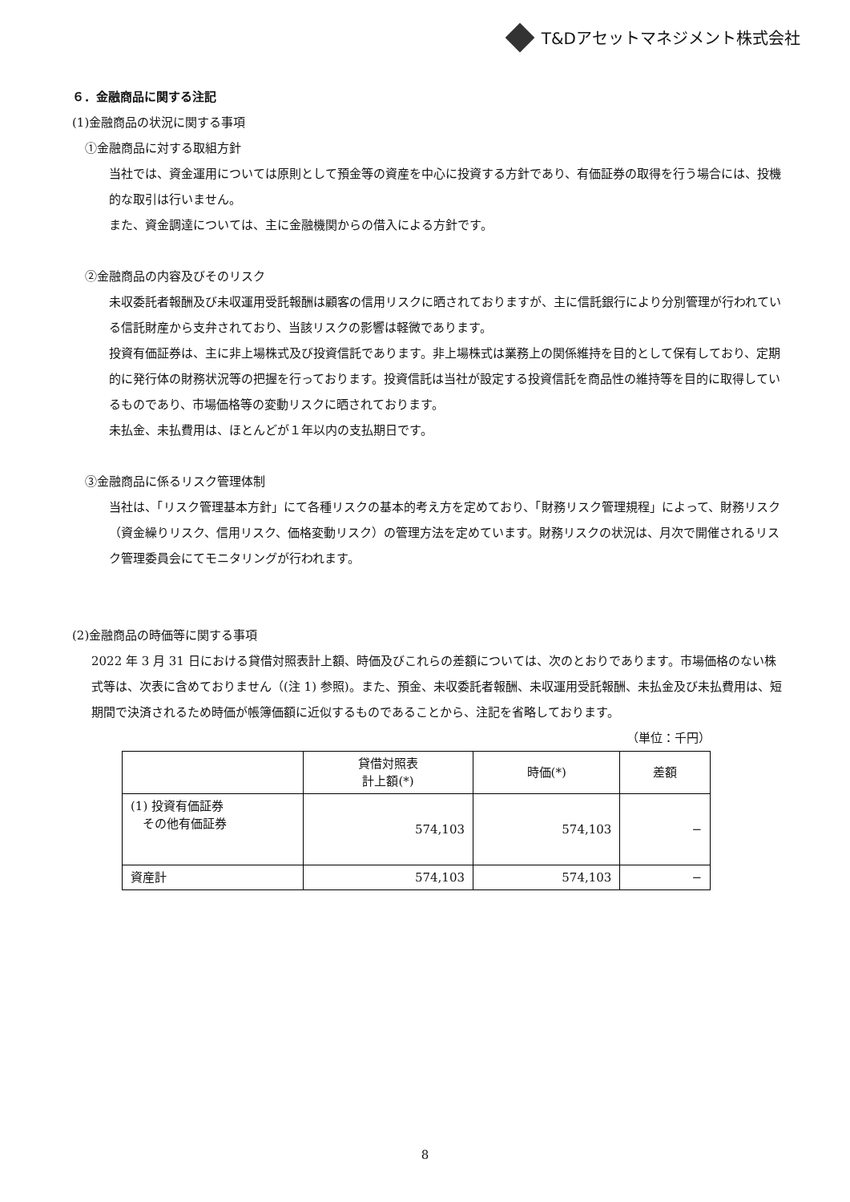T&Dアセットマネジメント株式会社
６．金融商品に関する注記
(1)金融商品の状況に関する事項
①金融商品に対する取組方針
当社では、資金運用については原則として預金等の資産を中心に投資する方針であり、有価証券の取得を行う場合には、投機的な取引は行いません。
また、資金調達については、主に金融機関からの借入による方針です。
②金融商品の内容及びそのリスク
未収委託者報酬及び未収運用受託報酬は顧客の信用リスクに晒されておりますが、主に信託銀行により分別管理が行われている信託財産から支弁されており、当該リスクの影響は軽微であります。
投資有価証券は、主に非上場株式及び投資信託であります。非上場株式は業務上の関係維持を目的として保有しており、定期的に発行体の財務状況等の把握を行っております。投資信託は当社が設定する投資信託を商品性の維持等を目的に取得しているものであり、市場価格等の変動リスクに晒されております。
未払金、未払費用は、ほとんどが１年以内の支払期日です。
③金融商品に係るリスク管理体制
当社は、「リスク管理基本方針」にて各種リスクの基本的考え方を定めており、「財務リスク管理規程」によって、財務リスク（資金繰りリスク、信用リスク、価格変動リスク）の管理方法を定めています。財務リスクの状況は、月次で開催されるリスク管理委員会にてモニタリングが行われます。
(2)金融商品の時価等に関する事項
2022 年 3 月 31 日における貸借対照表計上額、時価及びこれらの差額については、次のとおりであります。市場価格のない株式等は、次表に含めておりません（(注 1) 参照)。また、預金、未収委託者報酬、未収運用受託報酬、未払金及び未払費用は、短期間で決済されるため時価が帳簿価額に近似するものであることから、注記を省略しております。
（単位：千円）
| | 貸借対照表 計上額(*) | 時価(*) | 差額 |
| --- | --- | --- | --- |
| (1) 投資有価証券 その他有価証券 | 574,103 | 574,103 | − |
| 資産計 | 574,103 | 574,103 | − |
8